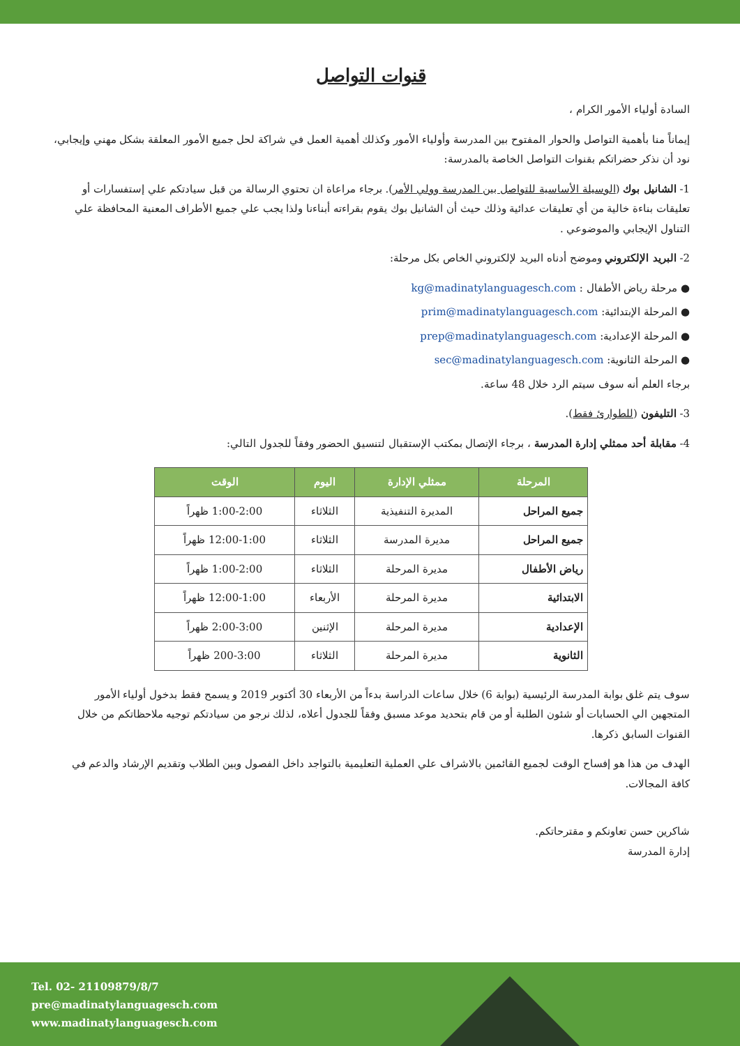قنوات التواصل
السادة أولياء الأمور الكرام ،
إيماناً منا بأهمية التواصل والحوار المفتوح بين المدرسة وأولياء الأمور وكذلك أهمية العمل في شراكة لحل جميع الأمور المعلقة بشكل مهني وإيجابي، نود أن نذكر حضراتكم بقنوات التواصل الخاصة بالمدرسة:
1- الشانيل بوك (الوسيلة الأساسية للتواصل بين المدرسة وولي الأمر). برجاء مراعاة ان تحتوي الرسالة من قبل سيادتكم علي إستفسارات أو تعليقات بناءة خالية من أي تعليقات عدائية وذلك حيث أن الشانيل بوك يقوم بقراءته أبناءنا ولذا يجب علي جميع الأطراف المعنية المحافظة علي التناول الإيجابي والموضوعي .
2- البريد الإلكتروني وموضح أدناه البريد لإلكتروني الخاص بكل مرحلة:
● مرحلة رياض الأطفال : kg@madinatylanguagesch.com
● المرحلة الإبتدائية: prim@madinatylanguagesch.com
● المرحلة الإعدادية: prep@madinatylanguagesch.com
● المرحلة الثانوية: sec@madinatylanguagesch.com
برجاء العلم أنه سوف سيتم الرد خلال 48 ساعة.
3- التليفون (للطوارئ فقط).
4- مقابلة أحد ممثلي إدارة المدرسة ، برجاء الإتصال بمكتب الإستقبال لتنسيق الحضور وفقاً للجدول التالي:
| المرحلة | ممثلي الإدارة | اليوم | الوقت |
| --- | --- | --- | --- |
| جميع المراحل | المديرة التنفيذية | الثلاثاء | 1:00-2:00 ظهراً |
| جميع المراحل | مديرة المدرسة | الثلاثاء | 12:00-1:00 ظهراً |
| رياض الأطفال | مديرة المرحلة | الثلاثاء | 1:00-2:00 ظهراً |
| الابتدائية | مديرة المرحلة | الأربعاء | 12:00-1:00 ظهراً |
| الإعدادية | مديرة المرحلة | الإثنين | 2:00-3:00 ظهراً |
| الثانوية | مديرة المرحلة | الثلاثاء | 200-3:00 ظهراً |
سوف يتم غلق بوابة المدرسة الرئيسية (بوابة 6) خلال ساعات الدراسة بدءاً من الأربعاء 30 أكتوبر 2019 و يسمح فقط بدخول أولياء الأمور المتجهين الي الحسابات أو شئون الطلبة أو من قام بتحديد موعد مسبق وفقاً للجدول أعلاه، لذلك نرجو من سيادتكم توجيه ملاحظاتكم من خلال القنوات السابق ذكرها.
الهدف من هذا هو إفساح الوقت لجميع القائمين بالاشراف علي العملية التعليمية بالتواجد داخل الفصول وبين الطلاب وتقديم الإرشاد والدعم في كافة المجالات.
شاكرين حسن تعاونكم و مقترحاتكم.
إدارة المدرسة
Tel. 02- 21109879/8/7
pre@madinatylanguagesch.com
www.madinatylanguagesch.com